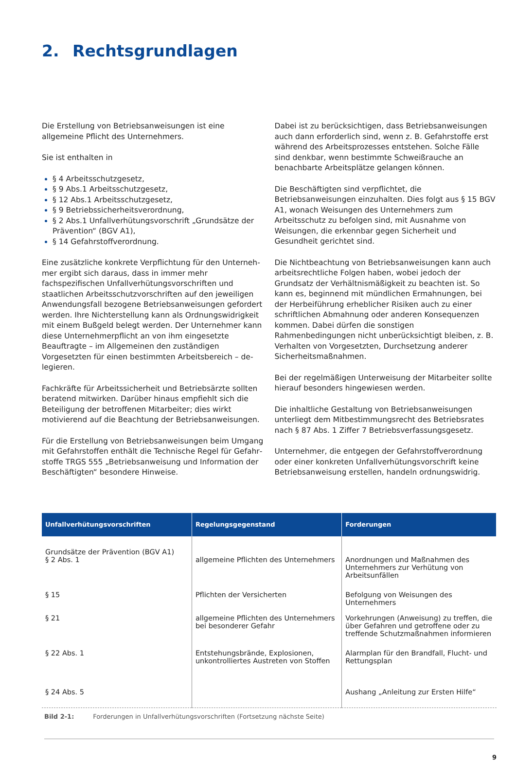2. Rechtsgrundlagen
Die Erstellung von Betriebsanweisungen ist eine allgemeine Pflicht des Unternehmers.
Sie ist enthalten in
§ 4 Arbeitsschutzgesetz,
§ 9 Abs.1 Arbeitsschutzgesetz,
§ 12 Abs.1 Arbeitsschutzgesetz,
§ 9 Betriebssicherheitsverordnung,
§ 2 Abs.1 Unfallverhütungsvorschrift „Grundsätze der Prävention“ (BGV A1),
§ 14 Gefahrstoffverordnung.
Eine zusätzliche konkrete Verpflichtung für den Unterneh­mer ergibt sich daraus, dass in immer mehr fachspezifischen Unfallverhütungsvorschriften und staatlichen Arbeitsschutz­vorschriften auf den jeweiligen Anwendungsfall bezogene Betriebsanweisungen gefordert werden. Ihre Nichterstellung kann als Ordnungswidrigkeit mit einem Bußgeld belegt wer­den. Der Unternehmer kann diese Unternehmerpflicht an von ihm eingesetzte Beauftragte – im Allgemeinen den zuständi­gen Vorgesetzten für einen bestimmten Arbeitsbereich – de­legieren.
Fachkräfte für Arbeitssicherheit und Betriebsärzte sollten beratend mitwirken. Darüber hinaus empfiehlt sich die Betei­ligung der betroffenen Mitarbeiter; dies wirkt motivierend auf die Beachtung der Betriebsanweisungen.
Für die Erstellung von Betriebsanweisungen beim Umgang mit Gefahrstoffen enthält die Technische Regel für Gefahr­stoffe TRGS 555 „Betriebsanweisung und Information der Beschäftigten“ besondere Hinweise.
Dabei ist zu berücksichtigen, dass Betriebsanweisungen auch dann erforderlich sind, wenn z. B. Gefahrstoffe erst während des Arbeitsprozesses entstehen. Solche Fälle sind denkbar, wenn bestimmte Schweißrauche an benachbarte Arbeitsplätze gelangen können.
Die Beschäftigten sind verpflichtet, die Betriebsanweisungen einzuhalten. Dies folgt aus § 15 BGV A1, wonach Weisungen des Unternehmers zum Arbeitsschutz zu befolgen sind, mit Ausnahme von Weisungen, die erkennbar gegen Sicherheit und Gesundheit gerichtet sind.
Die Nichtbeachtung von Betriebsanweisungen kann auch arbeitsrechtliche Folgen haben, wobei jedoch der Grundsatz der Verhältnismäßigkeit zu beachten ist. So kann es, begin­nend mit mündlichen Ermahnungen, bei der Herbeiführung erheblicher Risiken auch zu einer schriftlichen Abmahnung oder anderen Konsequenzen kommen. Dabei dürfen die sonstigen Rahmenbedingungen nicht unberücksichtigt blei­ben, z. B. Verhalten von Vorgesetzten, Durchsetzung anderer Sicherheitsmaßnahmen.
Bei der regelmäßigen Unterweisung der Mitarbeiter sollte hierauf besonders hingewiesen werden.
Die inhaltliche Gestaltung von Betriebsanweisungen unter­liegt dem Mitbestimmungsrecht des Betriebsrates nach § 87 Abs. 1 Ziffer 7 Betriebsverfassungsgesetz.
Unternehmer, die entgegen der Gefahrstoffverordnung oder einer konkreten Unfallverhütungsvorschrift keine Betriebsan­weisung erstellen, handeln ordnungswidrig.
| Unfallverhütungsvorschriften | Regelungsgegenstand | Forderungen |
| --- | --- | --- |
| Grundsätze der Prävention (BGV A1) § 2 Abs. 1 | allgemeine Pflichten des Unternehmers | Anordnungen und Maßnahmen des Unter­nehmers zur Verhütung von Arbeitsunfällen |
| § 15 | Pflichten der Versicherten | Befolgung von Weisungen des Unternehmers |
| § 21 | allgemeine Pflichten des Unternehmers bei besonderer Gefahr | Vorkehrungen (Anweisung) zu treffen, die über Gefahren und getroffene oder zu tref­fende Schutzmaßnahmen informieren |
| § 22 Abs. 1 | Entstehungsbrände, Explosionen, unkontrolliertes Austreten von Stoffen | Alarmplan für den Brandfall, Flucht- und Rettungsplan |
| § 24 Abs. 5 | | Aushang „Anleitung zur Ersten Hilfe“ |
Bild 2-1: Forderungen in Unfallverhütungsvorschriften (Fortsetzung nächste Seite)
9